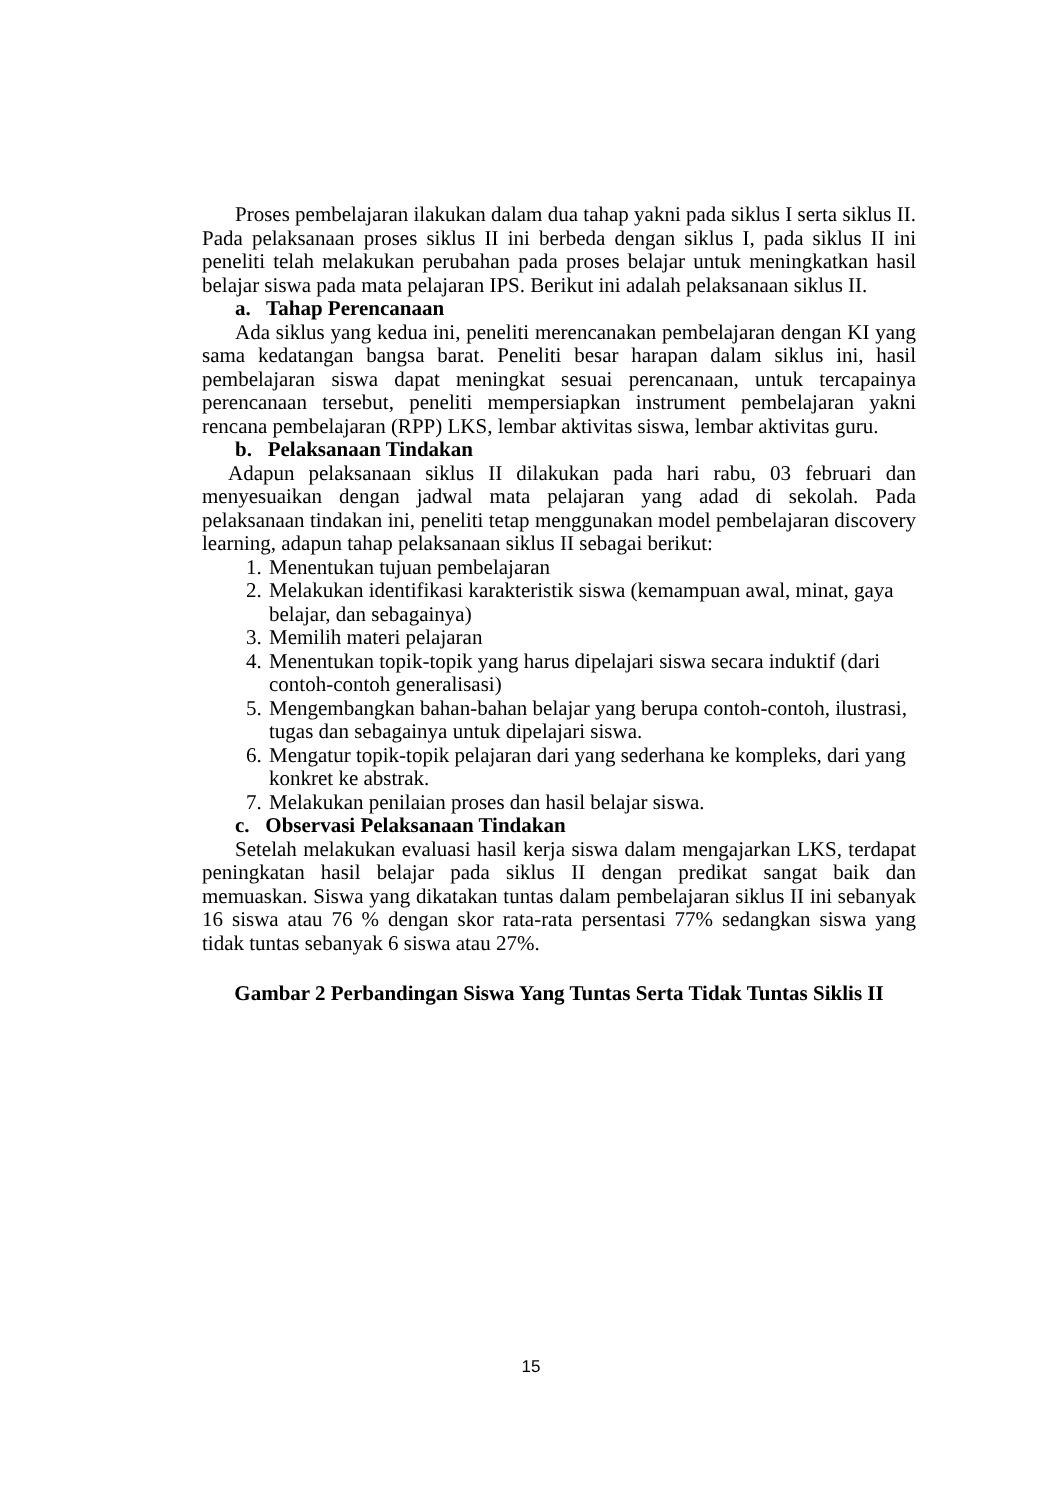Proses pembelajaran ilakukan dalam dua tahap yakni pada siklus I serta siklus II. Pada pelaksanaan proses siklus II ini berbeda dengan siklus I, pada siklus II ini peneliti telah melakukan perubahan pada proses belajar untuk meningkatkan hasil belajar siswa pada mata pelajaran IPS. Berikut ini adalah pelaksanaan siklus II.
a. Tahap Perencanaan
Ada siklus yang kedua ini, peneliti merencanakan pembelajaran dengan KI yang sama kedatangan bangsa barat. Peneliti besar harapan dalam siklus ini, hasil pembelajaran siswa dapat meningkat sesuai perencanaan, untuk tercapainya perencanaan tersebut, peneliti mempersiapkan instrument pembelajaran yakni rencana pembelajaran (RPP) LKS, lembar aktivitas siswa, lembar aktivitas guru.
b. Pelaksanaan Tindakan
Adapun pelaksanaan siklus II dilakukan pada hari rabu, 03 februari dan menyesuaikan dengan jadwal mata pelajaran yang adad di sekolah. Pada pelaksanaan tindakan ini, peneliti tetap menggunakan model pembelajaran discovery learning, adapun tahap pelaksanaan siklus II sebagai berikut:
1. Menentukan tujuan pembelajaran
2. Melakukan identifikasi karakteristik siswa (kemampuan awal, minat, gaya belajar, dan sebagainya)
3. Memilih materi pelajaran
4. Menentukan topik-topik yang harus dipelajari siswa secara induktif (dari contoh-contoh generalisasi)
5. Mengembangkan bahan-bahan belajar yang berupa contoh-contoh, ilustrasi, tugas dan sebagainya untuk dipelajari siswa.
6. Mengatur topik-topik pelajaran dari yang sederhana ke kompleks, dari yang konkret ke abstrak.
7. Melakukan penilaian proses dan hasil belajar siswa.
c. Observasi Pelaksanaan Tindakan
Setelah melakukan evaluasi hasil kerja siswa dalam mengajarkan LKS, terdapat peningkatan hasil belajar pada siklus II dengan predikat sangat baik dan memuaskan. Siswa yang dikatakan tuntas dalam pembelajaran siklus II ini sebanyak 16 siswa atau 76 % dengan skor rata-rata persentasi 77% sedangkan siswa yang tidak tuntas sebanyak 6 siswa atau 27%.
Gambar 2 Perbandingan Siswa Yang Tuntas Serta Tidak Tuntas Siklis II
15